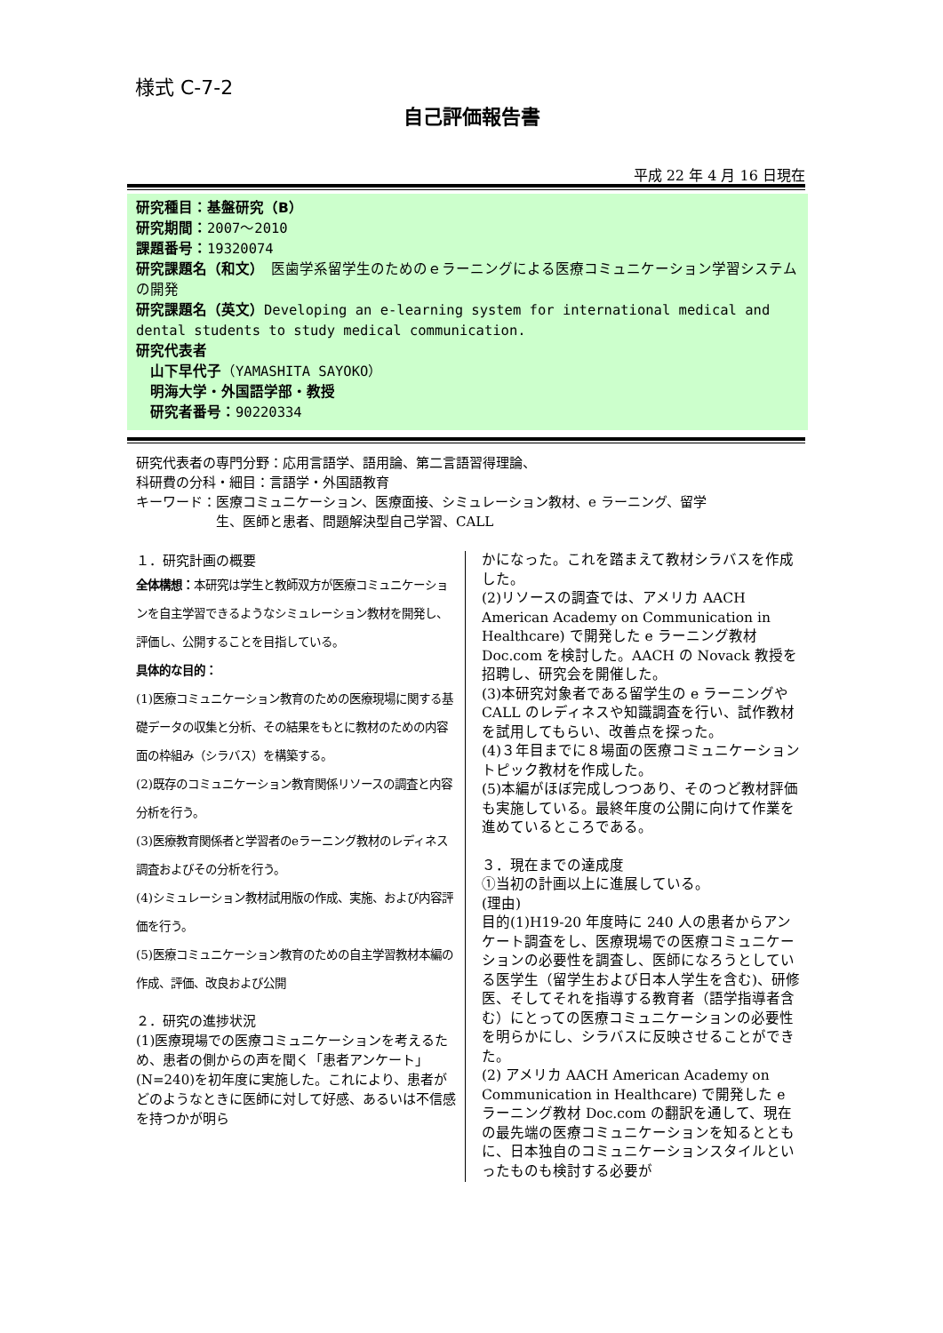様式 C-7-2
自己評価報告書
平成 22 年 4 月 16 日現在
研究種目：基盤研究（B）
研究期間：2007～2010
課題番号：19320074
研究課題名（和文）　医歯学系留学生のためのｅラーニングによる医療コミュニケーション学習システムの開発
研究課題名（英文）Developing an e-learning system for international medical and dental students to study medical communication.
研究代表者
　山下早代子（YAMASHITA SAYOKO）
　明海大学・外国語学部・教授
　研究者番号：90220334
研究代表者の専門分野：応用言語学、語用論、第二言語習得理論、
科研費の分科・細目：言語学・外国語教育
キーワード：医療コミュニケーション、医療面接、シミュレーション教材、e ラーニング、留学
　　　　　　生、医師と患者、問題解決型自己学習、CALL
１．研究計画の概要
全体構想：本研究は学生と教師双方が医療コミュニケーションを自主学習できるようなシミュレーション教材を開発し、評価し、公開することを目指している。
具体的な目的：
(1)医療コミュニケーション教育のための医療現場に関する基礎データの収集と分析、その結果をもとに教材のための内容面の枠組み（シラバス）を構築する。
(2)既存のコミュニケーション教育関係リソースの調査と内容分析を行う。
(3)医療教育関係者と学習者のeラーニング教材のレディネス調査およびその分析を行う。
(4)シミュレーション教材試用版の作成、実施、および内容評価を行う。
(5)医療コミュニケーション教育のための自主学習教材本編の作成、評価、改良および公開
２．研究の進捗状況
(1)医療現場での医療コミュニケーションを考えるため、患者の側からの声を聞く「患者アンケート」(N=240)を初年度に実施した。これにより、患者がどのようなときに医師に対して好感、あるいは不信感を持つかが明ら
かになった。これを踏まえて教材シラバスを作成した。
(2)リソースの調査では、アメリカ AACH American Academy on Communication in Healthcare) で開発した e ラーニング教材 Doc.com を検討した。AACH の Novack 教授を招聘し、研究会を開催した。
(3)本研究対象者である留学生の e ラーニングや CALL のレディネスや知識調査を行い、試作教材を試用してもらい、改善点を探った。
(4)３年目までに８場面の医療コミュニケーショントピック教材を作成した。
(5)本編がほぼ完成しつつあり、そのつど教材評価も実施している。最終年度の公開に向けて作業を進めているところである。
３．現在までの達成度
①当初の計画以上に進展している。
(理由)
目的(1)H19-20 年度時に 240 人の患者からアンケート調査をし、医療現場での医療コミュニケーションの必要性を調査し、医師になろうとしている医学生（留学生および日本人学生を含む)、研修医、そしてそれを指導する教育者（語学指導者含む）にとっての医療コミュニケーションの必要性を明らかにし、シラバスに反映させることができた。
(2) アメリカ AACH American Academy on Communication in Healthcare) で開発した e ラーニング教材 Doc.com の翻訳を通して、現在の最先端の医療コミュニケーションを知るとともに、日本独自のコミュニケーションスタイルといったものも検討する必要が